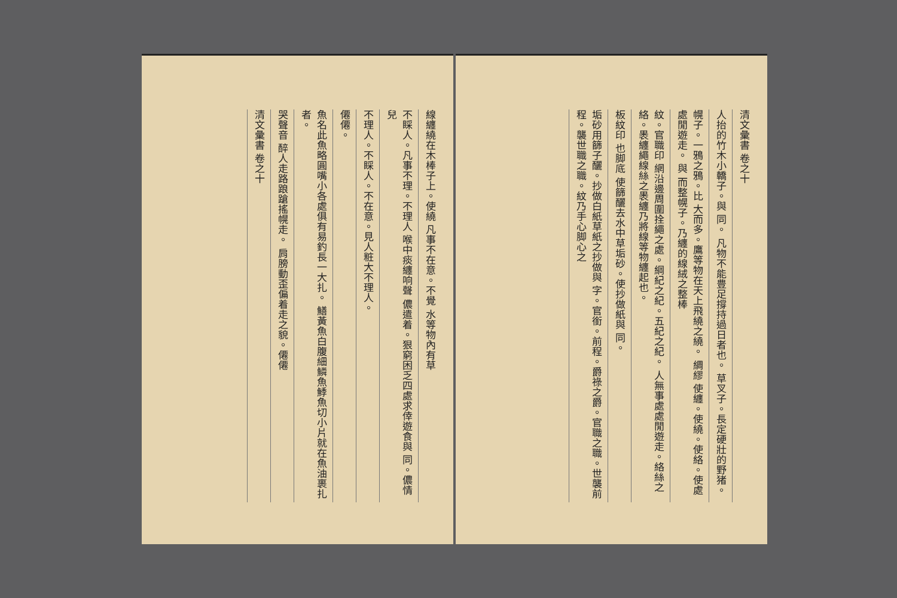線纏繞在木棒子上。使繞 凡事不在意。不覺 水等物內有草
不睬人。凡事不理。不理人 喉中痰纏响聲 儂遣着。狠窮困乏四處求倖遊食與 同。儂情兒
不理人。不睬人。不在意。見人粧大不理人。
僊僊。
魚名此魚略圓嘴小各處俱有易釣長一大扎。 鱔黃魚白腹細鱗魚鯚魚切小片就在魚油裹扎者。
哭聲音 醉人走路踉蹌搖幌走。 肩膀動歪偏着走之貌。僊僊
清文彙書 卷之十
清文彙書 卷之十
人抬的竹木小轎子。與 同。 凡物不能豊足撐持過日者也。 草叉子。長定硬壯的野猪。
幌子。一鴉之鴉。比 大而多。鷹等物在天上飛繞之繞。 綢繆 使纏。使繞。使絡。使處處閒遊走。 與 而整幌子。乃纏的線絨之整棒
紋。官職印 網沿邊周圍拴繩之處。綱紀之紀。五紀之紀。 人無事處處閒遊走。絡絲之絡。褁纏繩線絲之褁纏乃將線等物纏起也。
板紋印 也脚底 使篩釃去水中草垢砂。使抄做紙與 同。
垢砂用篩子釃。抄做白紙草紙之抄做與 字。官銜。前程。爵祿之爵。官職之職。世襲前程。襲世職之職。紋乃手心脚心之